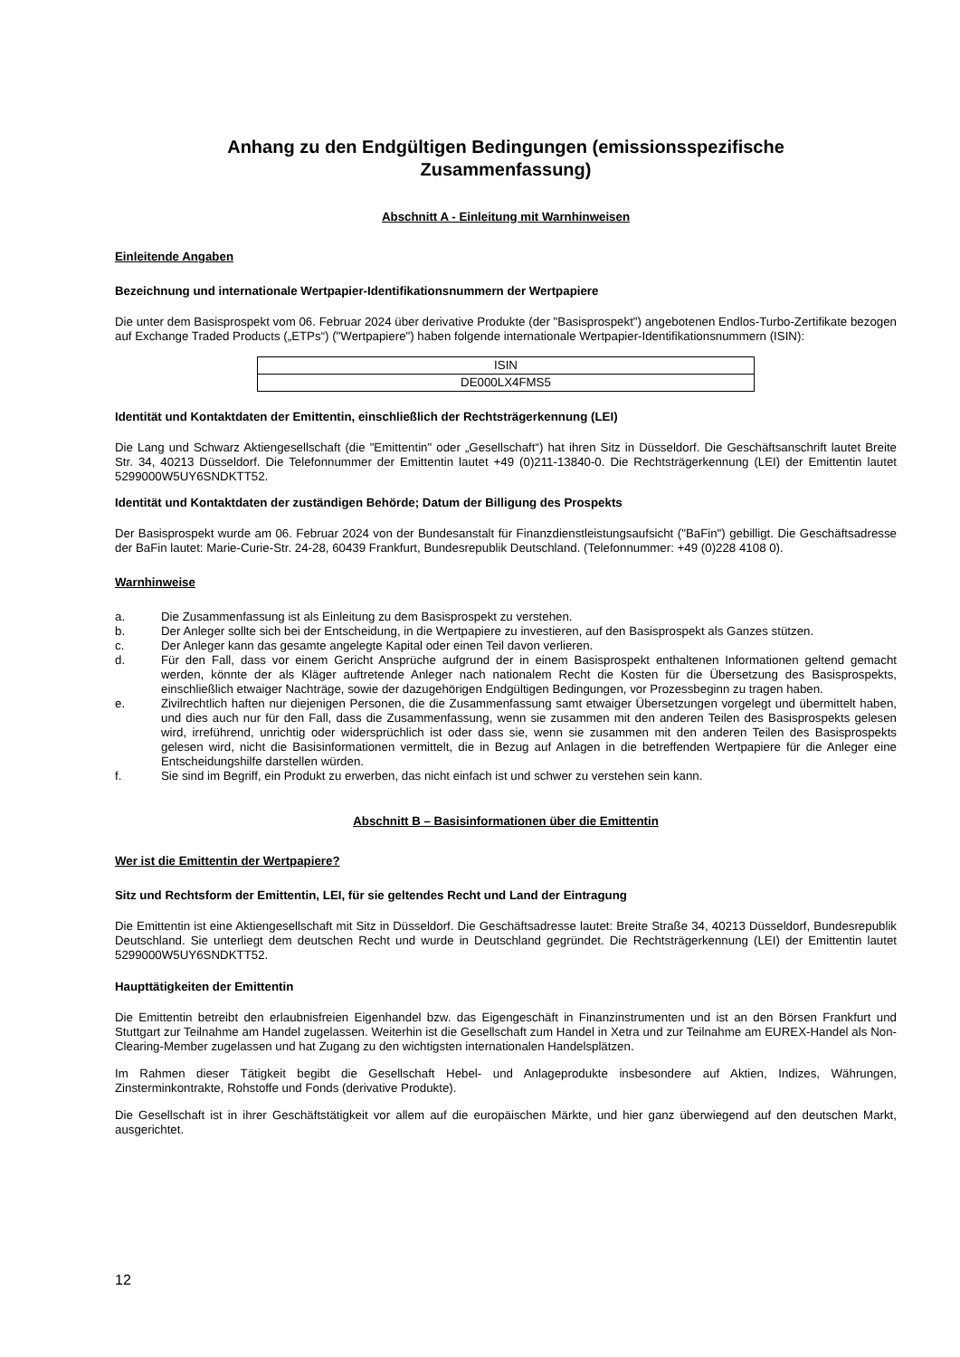Anhang zu den Endgültigen Bedingungen (emissionsspezifische
Zusammenfassung)
Abschnitt A - Einleitung mit Warnhinweisen
Einleitende Angaben
Bezeichnung und internationale Wertpapier-Identifikationsnummern der Wertpapiere
Die unter dem Basisprospekt vom 06. Februar 2024 über derivative Produkte (der "Basisprospekt") angebotenen Endlos-Turbo-Zertifikate bezogen auf Exchange Traded Products („ETPs“) ("Wertpapiere") haben folgende internationale Wertpapier-Identifikationsnummern (ISIN):
| ISIN |
| DE000LX4FMS5 |
Identität und Kontaktdaten der Emittentin, einschließlich der Rechtsträgerkennung (LEI)
Die Lang und Schwarz Aktiengesellschaft (die "Emittentin" oder „Gesellschaft“) hat ihren Sitz in Düsseldorf. Die Geschäftsanschrift lautet Breite Str. 34, 40213 Düsseldorf. Die Telefonnummer der Emittentin lautet +49 (0)211-13840-0. Die Rechtsträgerkennung (LEI) der Emittentin lautet 5299000W5UY6SNDKTT52.
Identität und Kontaktdaten der zuständigen Behörde; Datum der Billigung des Prospekts
Der Basisprospekt wurde am 06. Februar 2024 von der Bundesanstalt für Finanzdienstleistungsaufsicht ("BaFin") gebilligt. Die Geschäftsadresse der BaFin lautet: Marie-Curie-Str. 24-28, 60439 Frankfurt, Bundesrepublik Deutschland. (Telefonnummer: +49 (0)228 4108 0).
Warnhinweise
a. Die Zusammenfassung ist als Einleitung zu dem Basisprospekt zu verstehen.
b. Der Anleger sollte sich bei der Entscheidung, in die Wertpapiere zu investieren, auf den Basisprospekt als Ganzes stützen.
c. Der Anleger kann das gesamte angelegte Kapital oder einen Teil davon verlieren.
d. Für den Fall, dass vor einem Gericht Ansprüche aufgrund der in einem Basisprospekt enthaltenen Informationen geltend gemacht werden, könnte der als Kläger auftretende Anleger nach nationalem Recht die Kosten für die Übersetzung des Basisprospekts, einschließlich etwaiger Nachträge, sowie der dazugehörigen Endgültigen Bedingungen, vor Prozessbeginn zu tragen haben.
e. Zivilrechtlich haften nur diejenigen Personen, die die Zusammenfassung samt etwaiger Übersetzungen vorgelegt und übermittelt haben, und dies auch nur für den Fall, dass die Zusammenfassung, wenn sie zusammen mit den anderen Teilen des Basisprospekts gelesen wird, irreführend, unrichtig oder widersprüchlich ist oder dass sie, wenn sie zusammen mit den anderen Teilen des Basisprospekts gelesen wird, nicht die Basisinformationen vermittelt, die in Bezug auf Anlagen in die betreffenden Wertpapiere für die Anleger eine Entscheidungshilfe darstellen würden.
f. Sie sind im Begriff, ein Produkt zu erwerben, das nicht einfach ist und schwer zu verstehen sein kann.
Abschnitt B – Basisinformationen über die Emittentin
Wer ist die Emittentin der Wertpapiere?
Sitz und Rechtsform der Emittentin, LEI, für sie geltendes Recht und Land der Eintragung
Die Emittentin ist eine Aktiengesellschaft mit Sitz in Düsseldorf. Die Geschäftsadresse lautet: Breite Straße 34, 40213 Düsseldorf, Bundesrepublik Deutschland. Sie unterliegt dem deutschen Recht und wurde in Deutschland gegründet. Die Rechtsträgerkennung (LEI) der Emittentin lautet 5299000W5UY6SNDKTT52.
Haupttätigkeiten der Emittentin
Die Emittentin betreibt den erlaubnisfreien Eigenhandel bzw. das Eigengeschäft in Finanzinstrumenten und ist an den Börsen Frankfurt und Stuttgart zur Teilnahme am Handel zugelassen. Weiterhin ist die Gesellschaft zum Handel in Xetra und zur Teilnahme am EUREX-Handel als Non-Clearing-Member zugelassen und hat Zugang zu den wichtigsten internationalen Handelsplätzen.
Im Rahmen dieser Tätigkeit begibt die Gesellschaft Hebel- und Anlageprodukte insbesondere auf Aktien, Indizes, Währungen, Zinsterminkontrakte, Rohstoffe und Fonds (derivative Produkte).
Die Gesellschaft ist in ihrer Geschäftstätigkeit vor allem auf die europäischen Märkte, und hier ganz überwiegend auf den deutschen Markt, ausgerichtet.
12